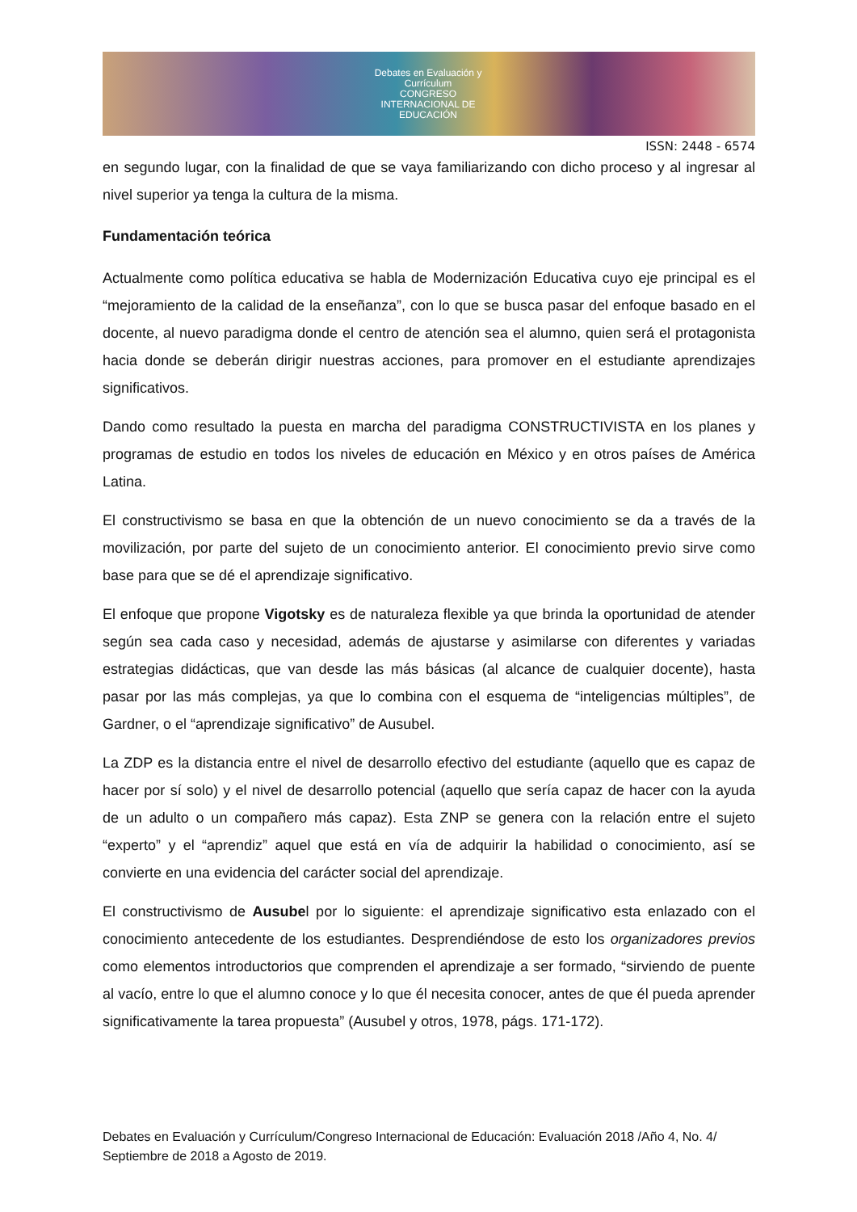Debates en Evaluación y Currículum
CONGRESO INTERNACIONAL DE EDUCACIÓN
ISSN: 2448 - 6574
en segundo lugar, con la finalidad de que se vaya familiarizando con dicho proceso y al ingresar al nivel superior ya tenga la cultura de la misma.
Fundamentación teórica
Actualmente como política educativa se habla de Modernización Educativa cuyo eje principal es el “mejoramiento de la calidad de la enseñanza”, con lo que se busca pasar del enfoque basado en el docente, al nuevo paradigma donde el centro de atención sea el alumno, quien será el protagonista hacia donde se deberán dirigir nuestras acciones, para promover en el estudiante aprendizajes significativos.
Dando como resultado la puesta en marcha del paradigma CONSTRUCTIVISTA en los planes y programas de estudio en todos los niveles de educación en México y en otros países de América Latina.
El constructivismo se basa en que la obtención de un nuevo conocimiento se da a través de la movilización, por parte del sujeto de un conocimiento anterior. El conocimiento previo sirve como base para que se dé el aprendizaje significativo.
El enfoque que propone Vigotsky es de naturaleza flexible ya que brinda la oportunidad de atender según sea cada caso y necesidad, además de ajustarse y asimilarse con diferentes y variadas estrategias didácticas, que van desde las más básicas (al alcance de cualquier docente), hasta pasar por las más complejas, ya que lo combina con el esquema de “inteligencias múltiples”, de Gardner, o el “aprendizaje significativo” de Ausubel.
La ZDP es la distancia entre el nivel de desarrollo efectivo del estudiante (aquello que es capaz de hacer por sí solo) y el nivel de desarrollo potencial (aquello que sería capaz de hacer con la ayuda de un adulto o un compañero más capaz). Esta ZNP se genera con la relación entre el sujeto “experto” y el “aprendiz” aquel que está en vía de adquirir la habilidad o conocimiento, así se convierte en una evidencia del carácter social del aprendizaje.
El constructivismo de Ausubel por lo siguiente: el aprendizaje significativo esta enlazado con el conocimiento antecedente de los estudiantes. Desprendiéndose de esto los organizadores previos como elementos introductorios que comprenden el aprendizaje a ser formado, “sirviendo de puente al vacío, entre lo que el alumno conoce y lo que él necesita conocer, antes de que él pueda aprender significativamente la tarea propuesta” (Ausubel y otros, 1978, págs. 171-172).
Debates en Evaluación y Currículum/Congreso Internacional de Educación: Evaluación 2018 /Año 4, No. 4/ Septiembre de 2018 a Agosto de 2019.